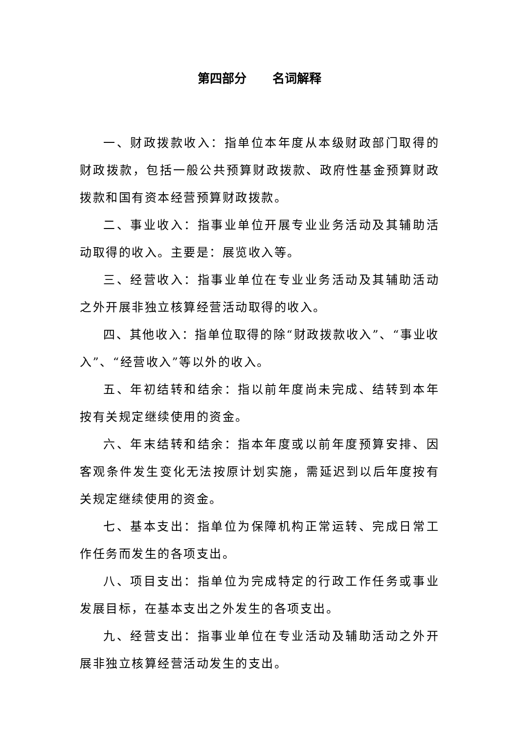第四部分 名词解释
一、财政拨款收入：指单位本年度从本级财政部门取得的财政拨款，包括一般公共预算财政拨款、政府性基金预算财政拨款和国有资本经营预算财政拨款。
二、事业收入：指事业单位开展专业业务活动及其辅助活动取得的收入。主要是：展览收入等。
三、经营收入：指事业单位在专业业务活动及其辅助活动之外开展非独立核算经营活动取得的收入。
四、其他收入：指单位取得的除“财政拨款收入”、“事业收入”、“经营收入”等以外的收入。
五、年初结转和结余：指以前年度尚未完成、结转到本年按有关规定继续使用的资金。
六、年末结转和结余：指本年度或以前年度预算安排、因客观条件发生变化无法按原计划实施，需延迟到以后年度按有关规定继续使用的资金。
七、基本支出：指单位为保障机构正常运转、完成日常工作任务而发生的各项支出。
八、项目支出：指单位为完成特定的行政工作任务或事业发展目标，在基本支出之外发生的各项支出。
九、经营支出：指事业单位在专业活动及辅助活动之外开展非独立核算经营活动发生的支出。